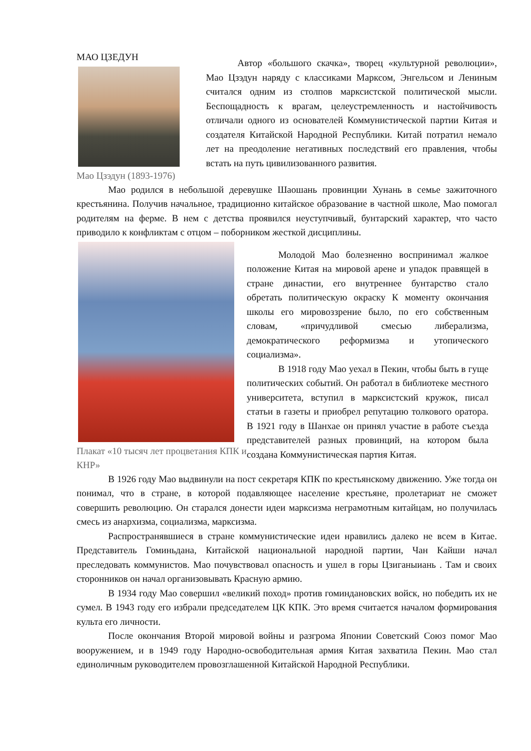МАО ЦЗЕДУН
Мао Цзэдун (1893-1976)
Автор «большого скачка», творец «культурной революции», Мао Цзэдун наряду с классиками Марксом, Энгельсом и Лениным считался одним из столпов марксистской политической мысли. Беспощадность к врагам, целеустремленность и настойчивость отличали одного из основателей Коммунистической партии Китая и создателя Китайской Народной Республики. Китай потратил немало лет на преодоление негативных последствий его правления, чтобы встать на путь цивилизованного развития.
Мао родился в небольшой деревушке Шаошань провинции Хунань в семье зажиточного крестьянина. Получив начальное, традиционно китайское образование в частной школе, Мао помогал родителям на ферме. В нем с детства проявился неуступчивый, бунтарский характер, что часто приводило к конфликтам с отцом – поборником жесткой дисциплины.
Плакат «10 тысяч лет процветания КПК и КНР»
Молодой Мао болезненно воспринимал жалкое положение Китая на мировой арене и упадок правящей в стране династии, его внутреннее бунтарство стало обретать политическую окраску К моменту окончания школы его мировоззрение было, по его собственным словам, «причудливой смесью либерализма, демократического реформизма и утопического социализма».
В 1918 году Мао уехал в Пекин, чтобы быть в гуще политических событий. Он работал в библиотеке местного университета, вступил в марксистский кружок, писал статьи в газеты и приобрел репутацию толкового оратора. В 1921 году в Шанхае он принял участие в работе съезда представителей разных провинций, на котором была создана Коммунистическая партия Китая.
В 1926 году Мао выдвинули на пост секретаря КПК по крестьянскому движению. Уже тогда он понимал, что в стране, в которой подавляющее население крестьяне, пролетариат не сможет совершить революцию. Он старался донести идеи марксизма неграмотным китайцам, но получилась смесь из анархизма, социализма, марксизма.
Распространявшиеся в стране коммунистические идеи нравились далеко не всем в Китае. Представитель Гоминьдана, Китайской национальной народной партии, Чан Кайши начал преследовать коммунистов. Мао почувствовал опасность и ушел в горы Цзиганыиань . Там и своих сторонников он начал организовывать Красную армию.
В 1934 году Мао совершил «великий поход» против гоминдановских войск, но победить их не сумел. В 1943 году его избрали председателем ЦК КПК. Это время считается началом формирования культа его личности.
После окончания Второй мировой войны и разгрома Японии Советский Союз помог Мао вооружением, и в 1949 году Народно-освободительная армия Китая захватила Пекин. Мао стал единоличным руководителем провозглашенной Китайской Народной Республики.